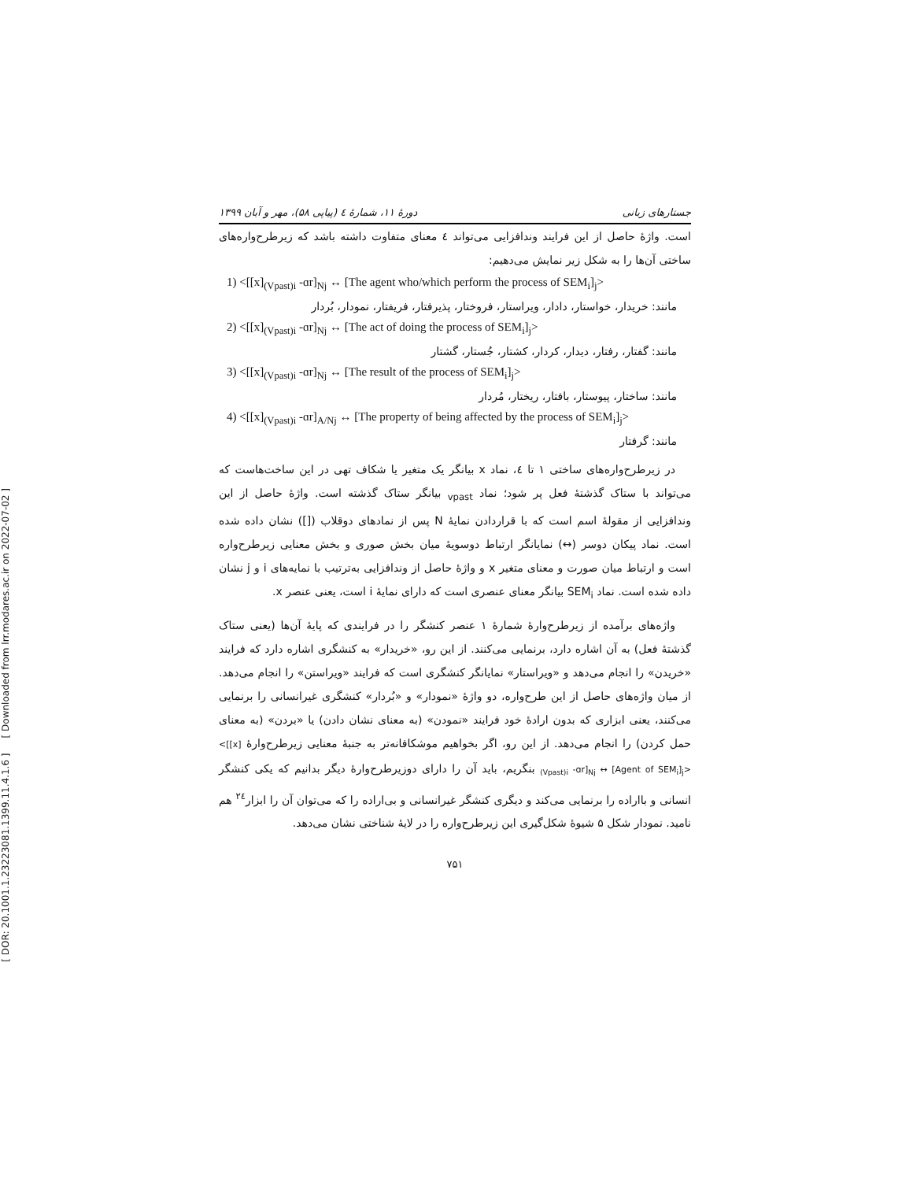[ DOR: 20.1001.1.23223081.1399.11.4.1.6 ] [ Downloaded from lrr.modares.ac.ir on 2022-07-02 ]
جستارهای زبانی دورهٔ ۱۱، شمارهٔ ٤ (پیاپی ۵۸)، مهر و آبان ۱۳۹۹
است. واژهٔ حاصل از این فرایند وندافزایی می‌تواند ٤ معنای متفاوت داشته باشد که زیرطرح‌واره‌های ساختی آن‌ها را به شکل زیر نمایش می‌دهیم:
1) <[[x]<sub>(Vpast)i</sub> -ɑr]<sub>Nj</sub> ↔ [The agent who/which perform the process of SEM<sub>i</sub>]<sub>j</sub>>
مانند: خریدار، خواستار، دادار، ویراستار، فروختار، پذیرفتار، فریفتار، نمودار، بُردار
2) <[[x]<sub>(Vpast)i</sub> -ɑr]<sub>Nj</sub> ↔ [The act of doing the process of SEM<sub>i</sub>]<sub>j</sub>>
مانند: گفتار، رفتار، دیدار، کردار، کشتار، جُستار، گشتار
3) <[[x]<sub>(Vpast)i</sub> -ɑr]<sub>Nj</sub> ↔ [The result of the process of SEM<sub>i</sub>]<sub>j</sub>>
مانند: ساختار، پیوستار، بافتار، ریختار، مُردار
4) <[[x]<sub>(Vpast)i</sub> -ɑr]<sub>A/Nj</sub> ↔ [The property of being affected by the process of SEM<sub>i</sub>]<sub>j</sub>>
مانند: گرفتار
در زیرطرح‌واره‌های ساختی ۱ تا ٤، نماد x بیانگر یک متغیر یا شکاف تهی در این ساخت‌هاست که می‌تواند با ستاک گذشتهٔ فعل پر شود؛ نماد <sub>vpast</sub> بیانگر ستاک گذشته است. واژهٔ حاصل از این وندافزایی از مقولهٔ اسم است که با قراردادن نمایهٔ N پس از نمادهای دوقلاب ([]) نشان داده شده است. نماد پیکان دوسر (↔) نمایانگر ارتباط دوسویهٔ میان بخش صوری و بخش معنایی زیرطرح‌واره است و ارتباط میان صورت و معنای متغیر x و واژهٔ حاصل از وندافزایی به‌ترتیب با نمایه‌های i و j نشان داده شده است. نماد SEM<sub>i</sub> بیانگر معنای عنصری است که دارای نمایهٔ i است، یعنی عنصر x.
واژه‌های برآمده از زیرطرح‌وارهٔ شمارهٔ ۱ عنصر کنشگر را در فرایندی که پایهٔ آن‌ها (یعنی ستاک گذشتهٔ فعل) به آن اشاره دارد، برنمایی می‌کنند. از این رو، «خریدار» به کنشگری اشاره دارد که فرایند «خریدن» را انجام می‌دهد و «ویراستار» نمایانگر کنشگری است که فرایند «ویراستن» را انجام می‌دهد. از میان واژه‌های حاصل از این طرح‌واره، دو واژهٔ «نمودار» و «بُردار» کنشگری غیرانسانی را برنمایی می‌کنند، یعنی ابزاری که بدون ارادهٔ خود فرایند «نمودن» (به معنای نشان دادن) یا «بردن» (به معنای حمل کردن) را انجام می‌دهد. از این رو، اگر بخواهیم موشکافانه‌تر به جنبهٔ معنایی زیرطرح‌وارهٔ <[[x]<sub>(Vpast)i</sub> -ɑr]<sub>Nj</sub> ↔ [Agent of SEM<sub>i</sub>]<sub>j</sub>> بنگریم، باید آن را دارای دوزیرطرح‌وارهٔ دیگر بدانیم که یکی کنشگر انسانی و بااراده را برنمایی می‌کند و دیگری کنشگر غیرانسانی و بی‌اراده را که می‌توان آن را ابزار<sup>۲٤</sup> هم نامید. نمودار شکل ۵ شیوهٔ شکل‌گیری این زیرطرح‌واره را در لایهٔ شناختی نشان می‌دهد.
۷۵۱